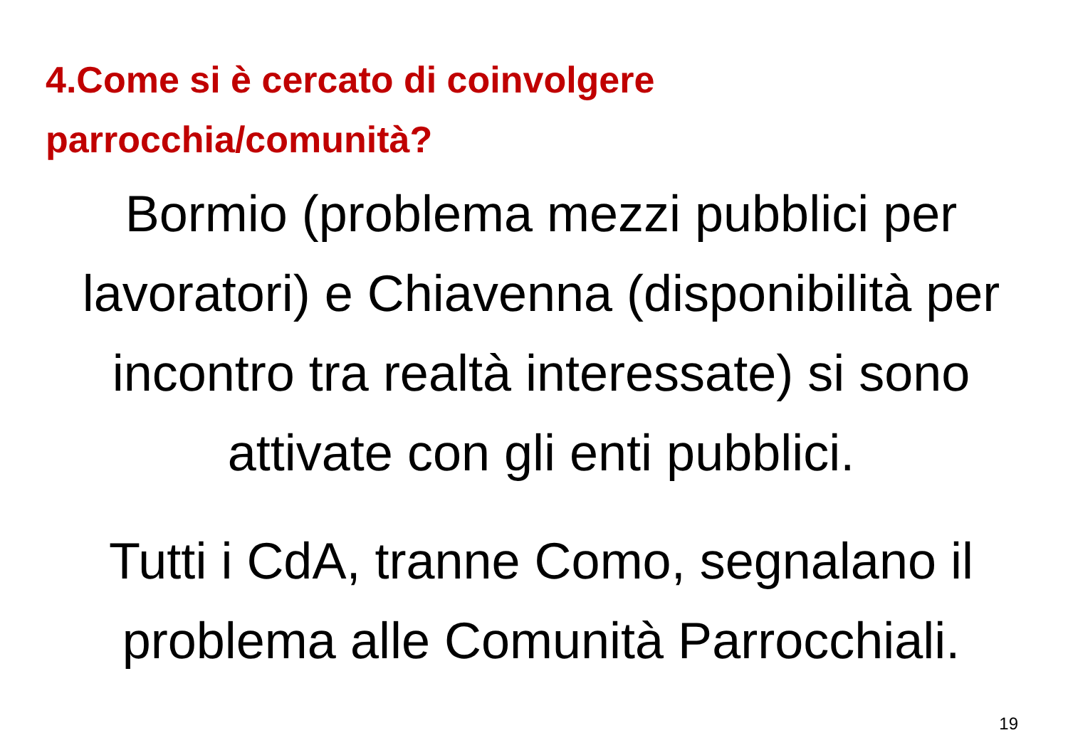4.Come si è cercato di coinvolgere
parrocchia/comunità?
Bormio (problema mezzi pubblici per lavoratori) e Chiavenna (disponibilità per incontro tra realtà interessate) si sono attivate con gli enti pubblici.
Tutti i CdA, tranne Como, segnalano il problema alle Comunità Parrocchiali.
19